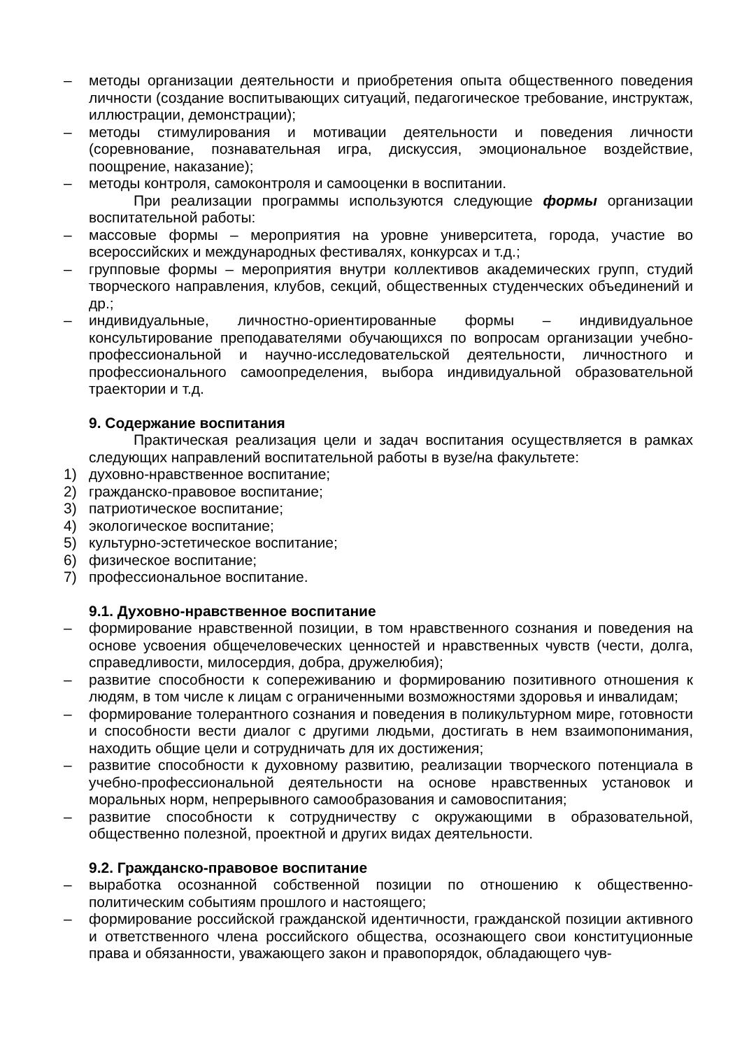– методы организации деятельности и приобретения опыта общественного поведения личности (создание воспитывающих ситуаций, педагогическое требование, инструктаж, иллюстрации, демонстрации);
– методы стимулирования и мотивации деятельности и поведения личности (соревнование, познавательная игра, дискуссия, эмоциональное воздействие, поощрение, наказание);
– методы контроля, самоконтроля и самооценки в воспитании.
При реализации программы используются следующие формы организации воспитательной работы:
– массовые формы – мероприятия на уровне университета, города, участие во всероссийских и международных фестивалях, конкурсах и т.д.;
– групповые формы – мероприятия внутри коллективов академических групп, студий творческого направления, клубов, секций, общественных студенческих объединений и др.;
– индивидуальные, личностно-ориентированные формы – индивидуальное консультирование преподавателями обучающихся по вопросам организации учебно-профессиональной и научно-исследовательской деятельности, личностного и профессионального самоопределения, выбора индивидуальной образовательной траектории и т.д.
9. Содержание воспитания
Практическая реализация цели и задач воспитания осуществляется в рамках следующих направлений воспитательной работы в вузе/на факультете:
1) духовно-нравственное воспитание;
2) гражданско-правовое воспитание;
3) патриотическое воспитание;
4) экологическое воспитание;
5) культурно-эстетическое воспитание;
6) физическое воспитание;
7) профессиональное воспитание.
9.1. Духовно-нравственное воспитание
– формирование нравственной позиции, в том нравственного сознания и поведения на основе усвоения общечеловеческих ценностей и нравственных чувств (чести, долга, справедливости, милосердия, добра, дружелюбия);
– развитие способности к сопереживанию и формированию позитивного отношения к людям, в том числе к лицам с ограниченными возможностями здоровья и инвалидам;
– формирование толерантного сознания и поведения в поликультурном мире, готовности и способности вести диалог с другими людьми, достигать в нем взаимопонимания, находить общие цели и сотрудничать для их достижения;
– развитие способности к духовному развитию, реализации творческого потенциала в учебно-профессиональной деятельности на основе нравственных установок и моральных норм, непрерывного самообразования и самовоспитания;
– развитие способности к сотрудничеству с окружающими в образовательной, общественно полезной, проектной и других видах деятельности.
9.2. Гражданско-правовое воспитание
– выработка осознанной собственной позиции по отношению к общественно-политическим событиям прошлого и настоящего;
– формирование российской гражданской идентичности, гражданской позиции активного и ответственного члена российского общества, осознающего свои конституционные права и обязанности, уважающего закон и правопорядок, обладающего чув-